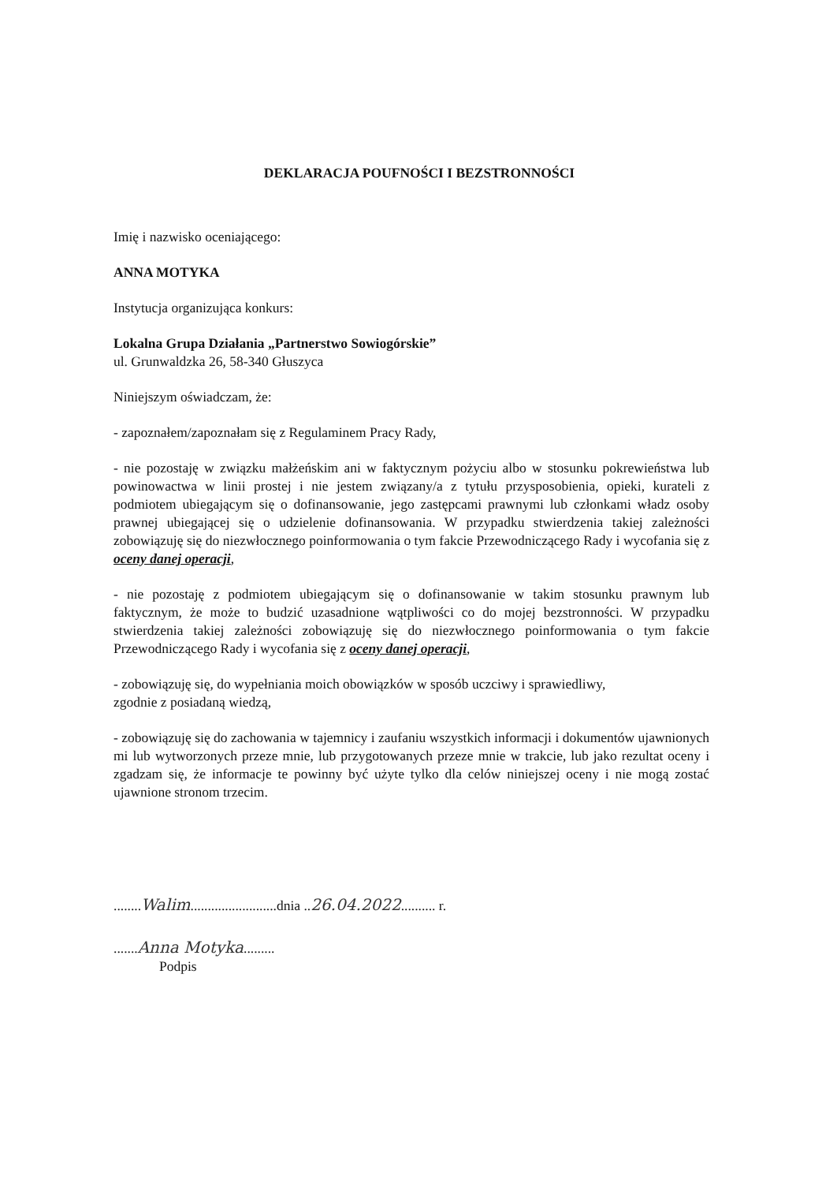DEKLARACJA POUFNOŚCI I BEZSTRONNOŚCI
Imię i nazwisko oceniającego:
ANNA MOTYKA
Instytucja organizująca konkurs:
Lokalna Grupa Działania „Partnerstwo Sowiogórskie”
ul. Grunwaldzka 26, 58-340 Głuszyca
Niniejszym oświadczam, że:
- zapoznałem/zapoznałam się z Regulaminem Pracy Rady,
- nie pozostaję w związku małżeńskim ani w faktycznym pożyciu albo w stosunku pokrewieństwa lub powinowactwa w linii prostej i nie jestem związany/a z tytułu przysposobienia, opieki, kurateli z podmiotem ubiegającym się o dofinansowanie, jego zastępcami prawnymi lub członkami władz osoby prawnej ubiegającej się o udzielenie dofinansowania. W przypadku stwierdzenia takiej zależności zobowiązuję się do niezwłocznego poinformowania o tym fakcie Przewodniczącego Rady i wycofania się z oceny danej operacji,
- nie pozostaję z podmiotem ubiegającym się o dofinansowanie w takim stosunku prawnym lub faktycznym, że może to budzić uzasadnione wątpliwości co do mojej bezstronności. W przypadku stwierdzenia takiej zależności zobowiązuję się do niezwłocznego poinformowania o tym fakcie Przewodniczącego Rady i wycofania się z oceny danej operacji,
- zobowiązuję się, do wypełniania moich obowiązków w sposób uczciwy i sprawiedliwy,
zgodnie z posiadaną wiedzą,
- zobowiązuję się do zachowania w tajemnicy i zaufaniu wszystkich informacji i dokumentów ujawnionych mi lub wytworzonych przeze mnie, lub przygotowanych przeze mnie w trakcie, lub jako rezultat oceny i zgadzam się, że informacje te powinny być użyte tylko dla celów niniejszej oceny i nie mogą zostać ujawnione stronom trzecim.
........Walim.........................dnia ..26.04.2022.......... r.
.......Anna Motyka.........
Podpis